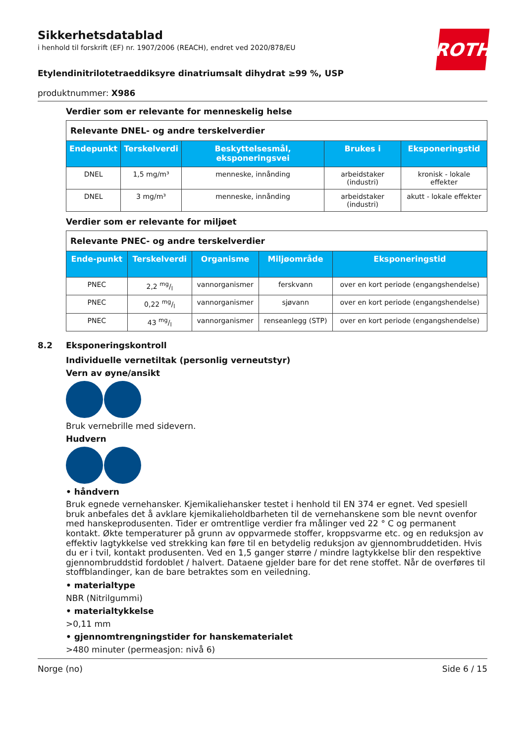ROTH
Sikkerhetsdatablad
i henhold til forskrift (EF) nr. 1907/2006 (REACH), endret ved 2020/878/EU
Etylendinitrilotetraeddiksyre dinatriumsalt dihydrat ≥99 %, USP
produktnummer: X986
Verdier som er relevante for menneskelig helse
| Relevante DNEL- og andre terskelverdier | | | | |
| Endepunkt | Terskelverdi | Beskyttelsesmål, eksponeringsvei | Brukes i | Eksponeringstid |
| DNEL | 1,5 mg/m³ | menneske, innånding | arbeidstaker (industri) | kronisk - lokale effekter |
| DNEL | 3 mg/m³ | menneske, innånding | arbeidstaker (industri) | akutt - lokale effekter |
Verdier som er relevante for miljøet
| Relevante PNEC- og andre terskelverdier | | | | |
| Ende-punkt | Terskelverdi | Organisme | Miljøområde | Eksponeringstid |
| PNEC | 2,2 mg/l | vannorganismer | ferskvann | over en kort periode (engangshendelse) |
| PNEC | 0,22 mg/l | vannorganismer | sjøvann | over en kort periode (engangshendelse) |
| PNEC | 43 mg/l | vannorganismer | renseanlegg (STP) | over en kort periode (engangshendelse) |
8.2 Eksponeringskontroll
Individuelle vernetiltak (personlig verneutstyr)
Vern av øyne/ansikt
Bruk vernebrille med sidevern.
Hudvern
• håndvern
Bruk egnede vernehansker. Kjemikaliehansker testet i henhold til EN 374 er egnet. Ved spesiell bruk anbefales det å avklare kjemikalieholdbarheten til de vernehanskene som ble nevnt ovenfor med hanskeprodusenten. Tider er omtrentlige verdier fra målinger ved 22 ° C og permanent kontakt. Økte temperaturer på grunn av oppvarmede stoffer, kroppsvarme etc. og en reduksjon av effektiv lagtykkelse ved strekking kan føre til en betydelig reduksjon av gjennombruddetiden. Hvis du er i tvil, kontakt produsenten. Ved en 1,5 ganger større / mindre lagtykkelse blir den respektive gjennombruddstid fordoblet / halvert. Dataene gjelder bare for det rene stoffet. Når de overføres til stoffblandinger, kan de bare betraktes som en veiledning.
• materialtype
NBR (Nitrilgummi)
• materialtykkelse
>0,11 mm
• gjennomtrengningstider for hanskematerialet
>480 minuter (permeasjon: nivå 6)
Norge (no) Side 6 / 15